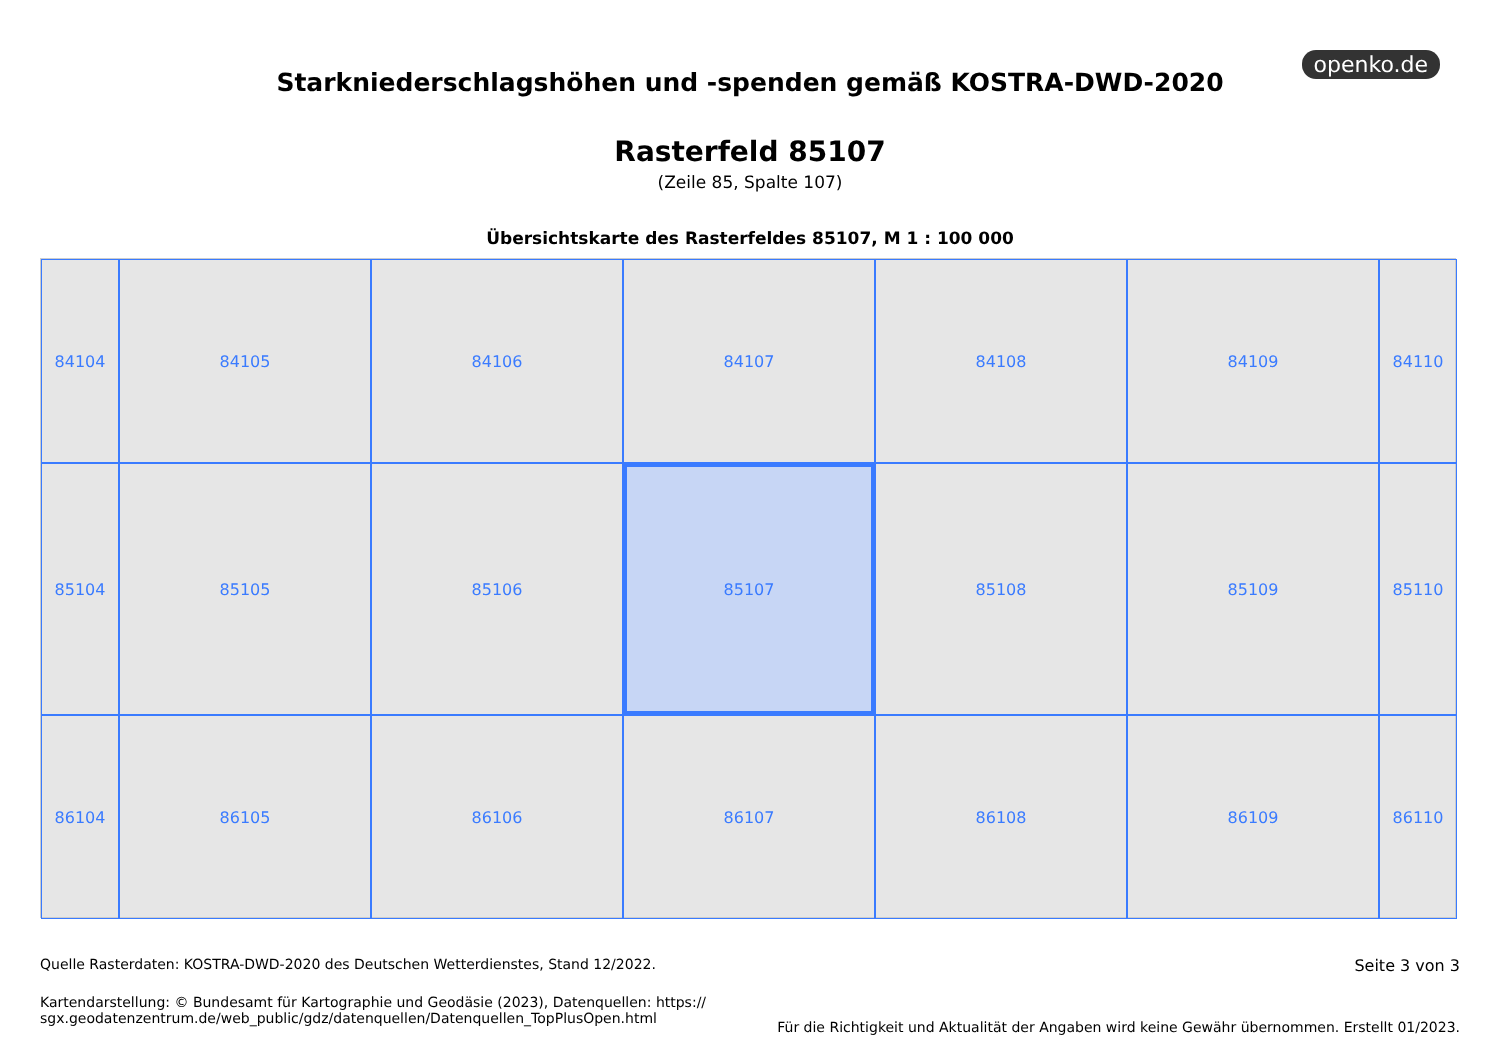openko.de
Starkniederschlagshöhen und -spenden gemäß KOSTRA-DWD-2020
Rasterfeld 85107
(Zeile 85, Spalte 107)
Übersichtskarte des Rasterfeldes 85107, M 1 : 100 000
84104
84105
84106
84107
84108
84109
84110
85104
85105
85106
85107
85108
85109
85110
86104
86105
86106
86107
86108
86109
86110
Quelle Rasterdaten: KOSTRA-DWD-2020 des Deutschen Wetterdienstes, Stand 12/2022.
Kartendarstellung: © Bundesamt für Kartographie und Geodäsie (2023), Datenquellen: https://
sgx.geodatenzentrum.de/web_public/gdz/datenquellen/Datenquellen_TopPlusOpen.html
Seite 3 von 3
Für die Richtigkeit und Aktualität der Angaben wird keine Gewähr übernommen. Erstellt 01/2023.